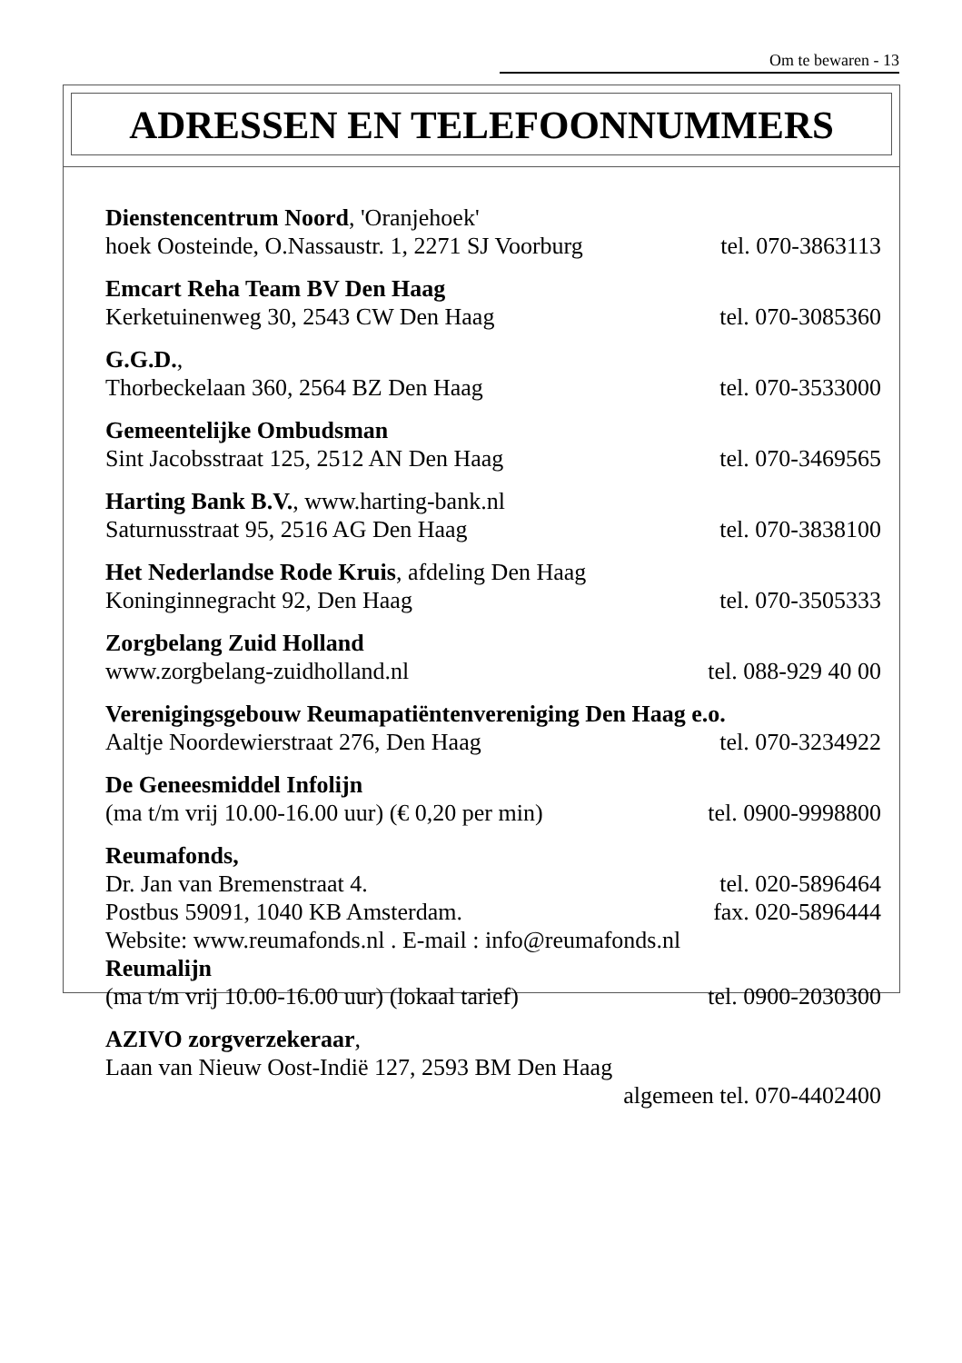Om te bewaren - 13
ADRESSEN EN TELEFOONNUMMERS
Dienstencentrum Noord, 'Oranjehoek'
hoek Oosteinde, O.Nassaustr. 1, 2271 SJ Voorburg tel. 070-3863113
Emcart Reha Team BV Den Haag
Kerketuinenweg 30, 2543 CW Den Haag tel. 070-3085360
G.G.D.,
Thorbeckelaan 360, 2564 BZ Den Haag tel. 070-3533000
Gemeentelijke Ombudsman
Sint Jacobsstraat 125, 2512 AN Den Haag tel. 070-3469565
Harting Bank B.V., www.harting-bank.nl
Saturnusstraat 95, 2516 AG Den Haag tel. 070-3838100
Het Nederlandse Rode Kruis, afdeling Den Haag
Koninginnegracht 92, Den Haag tel. 070-3505333
Zorgbelang Zuid Holland
www.zorgbelang-zuidholland.nl tel. 088-929 40 00
Verenigingsgebouw Reumapatiëntenvereniging Den Haag e.o.
Aaltje Noordewierstraat 276, Den Haag tel. 070-3234922
De Geneesmiddel Infolijn
(ma t/m vrij 10.00-16.00 uur) (€ 0,20 per min) tel. 0900-9998800
Reumafonds,
Dr. Jan van Bremenstraat 4. tel. 020-5896464
Postbus 59091, 1040 KB Amsterdam. fax. 020-5896444
Website: www.reumafonds.nl . E-mail : info@reumafonds.nl
Reumalijn
(ma t/m vrij 10.00-16.00 uur) (lokaal tarief) tel. 0900-2030300
AZIVO zorgverzekeraar,
Laan van Nieuw Oost-Indië 127, 2593 BM Den Haag
algemeen tel. 070-4402400